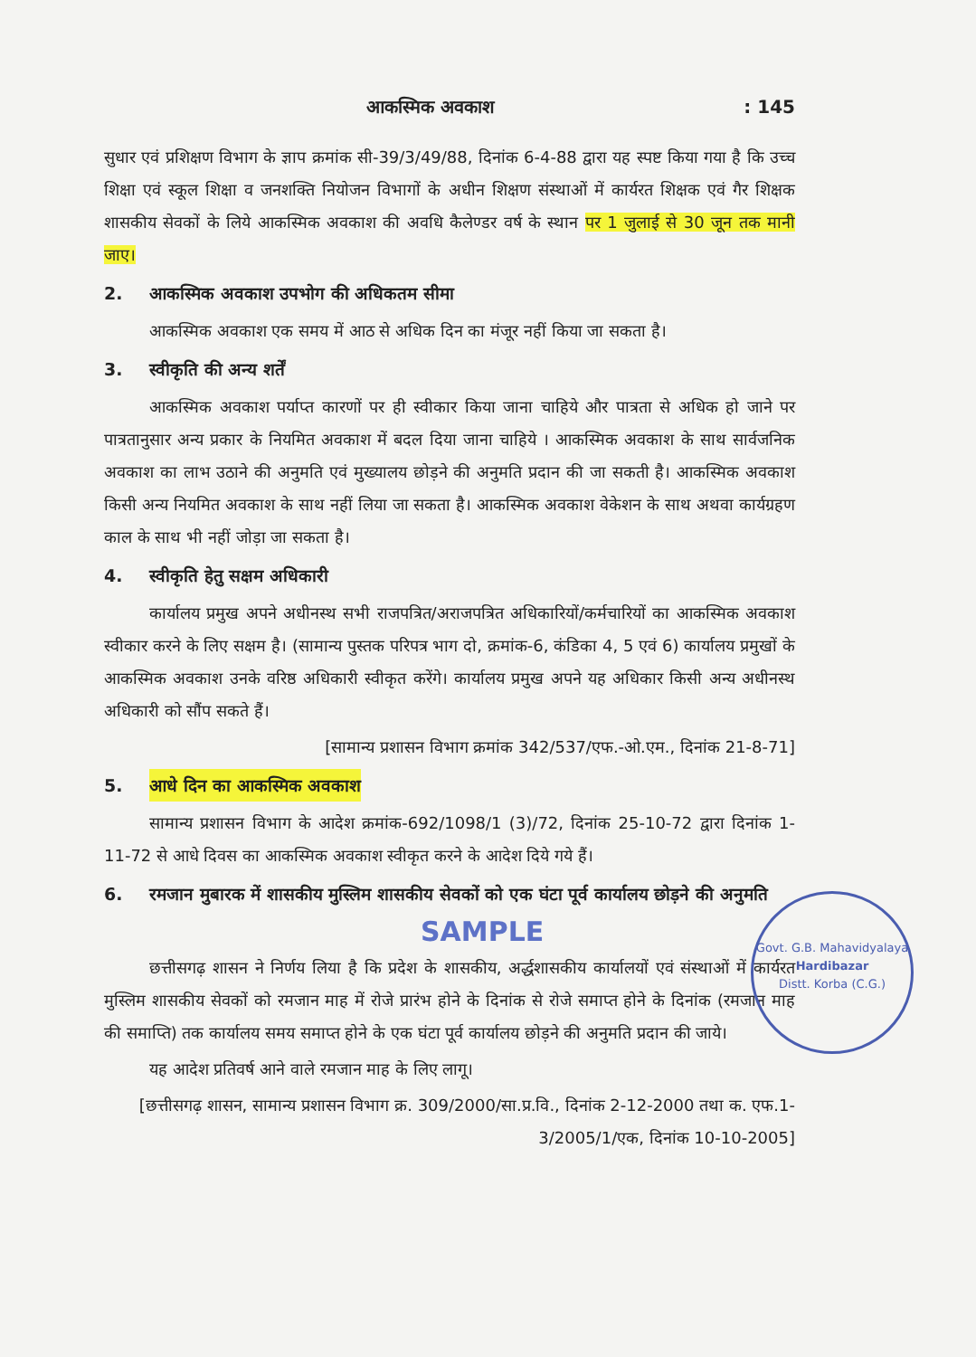आकस्मिक अवकाश: 145
सुधार एवं प्रशिक्षण विभाग के ज्ञाप क्रमांक सी-39/3/49/88, दिनांक 6-4-88 द्वारा यह स्पष्ट किया गया है कि उच्च शिक्षा एवं स्कूल शिक्षा व जनशक्ति नियोजन विभागों के अधीन शिक्षण संस्थाओं में कार्यरत शिक्षक एवं गैर शिक्षक शासकीय सेवकों के लिये आकस्मिक अवकाश की अवधि कैलेण्डर वर्ष के स्थान पर 1 जुलाई से 30 जून तक मानी जाए।
2. आकस्मिक अवकाश उपभोग की अधिकतम सीमा
आकस्मिक अवकाश एक समय में आठ से अधिक दिन का मंजूर नहीं किया जा सकता है।
3. स्वीकृति की अन्य शर्तें
आकस्मिक अवकाश पर्याप्त कारणों पर ही स्वीकार किया जाना चाहिये और पात्रता से अधिक हो जाने पर पात्रतानुसार अन्य प्रकार के नियमित अवकाश में बदल दिया जाना चाहिये । आकस्मिक अवकाश के साथ सार्वजनिक अवकाश का लाभ उठाने की अनुमति एवं मुख्यालय छोड़ने की अनुमति प्रदान की जा सकती है। आकस्मिक अवकाश किसी अन्य नियमित अवकाश के साथ नहीं लिया जा सकता है। आकस्मिक अवकाश वेकेशन के साथ अथवा कार्यग्रहण काल के साथ भी नहीं जोड़ा जा सकता है।
4. स्वीकृति हेतु सक्षम अधिकारी
कार्यालय प्रमुख अपने अधीनस्थ सभी राजपत्रित/अराजपत्रित अधिकारियों/कर्मचारियों का आकस्मिक अवकाश स्वीकार करने के लिए सक्षम है। (सामान्य पुस्तक परिपत्र भाग दो, क्रमांक-6, कंडिका 4, 5 एवं 6) कार्यालय प्रमुखों के आकस्मिक अवकाश उनके वरिष्ठ अधिकारी स्वीकृत करेंगे। कार्यालय प्रमुख अपने यह अधिकार किसी अन्य अधीनस्थ अधिकारी को सौंप सकते हैं।
[सामान्य प्रशासन विभाग क्रमांक 342/537/एफ.-ओ.एम., दिनांक 21-8-71]
5. आधे दिन का आकस्मिक अवकाश
सामान्य प्रशासन विभाग के आदेश क्रमांक-692/1098/1 (3)/72, दिनांक 25-10-72 द्वारा दिनांक 1-11-72 से आधे दिवस का आकस्मिक अवकाश स्वीकृत करने के आदेश दिये गये हैं।
6. रमजान मुबारक में शासकीय मुस्लिम शासकीय सेवकों को एक घंटा पूर्व कार्यालय छोड़ने की अनुमति
SAMPLE
छत्तीसगढ़ शासन ने निर्णय लिया है कि प्रदेश के शासकीय, अर्द्धशासकीय कार्यालयों एवं संस्थाओं में कार्यरत मुस्लिम शासकीय सेवकों को रमजान माह में रोजे प्रारंभ होने के दिनांक से रोजे समाप्त होने के दिनांक (रमजान माह की समाप्ति) तक कार्यालय समय समाप्त होने के एक घंटा पूर्व कार्यालय छोड़ने की अनुमति प्रदान की जाये।
यह आदेश प्रतिवर्ष आने वाले रमजान माह के लिए लागू।
[छत्तीसगढ़ शासन, सामान्य प्रशासन विभाग क्र. 309/2000/सा.प्र.वि., दिनांक 2-12-2000 तथा क. एफ.1-3/2005/1/एक, दिनांक 10-10-2005]
Govt. G.B. Mahavidyalaya
Hardibazar
Distt. Korba (C.G.)